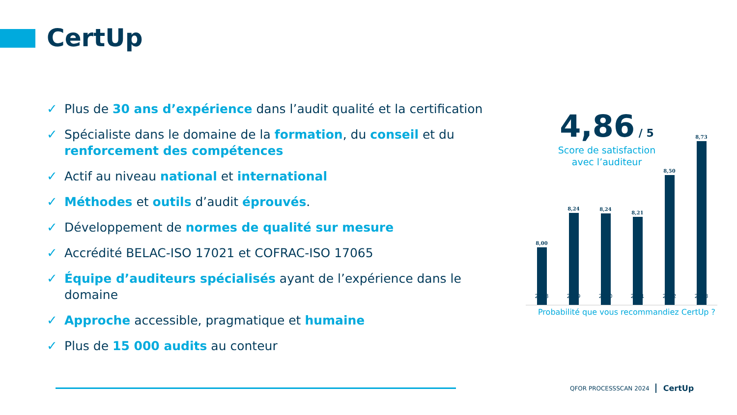CertUp
✓ Plus de 30 ans d’expérience dans l’audit qualité et la certification
✓ Spécialiste dans le domaine de la formation, du conseil et du renforcement des compétences
✓ Actif au niveau national et international
✓ Méthodes et outils d’audit éprouvés.
✓ Développement de normes de qualité sur mesure
✓ Accrédité BELAC-ISO 17021 et COFRAC-ISO 17065
✓ Équipe d’auditeurs spécialisés ayant de l’expérience dans le domaine
✓ Approche accessible, pragmatique et humaine
✓ Plus de 15 000 audits au conteur
8,00
8,24
8,24
8,21
8,50
8,73
4,86 / 5
Score de satisfaction
avec l’auditeur
2018 2019 2020 2021 2022 2023
Probabilité que vous recommandiez CertUp ?
QFOR PROCESSSCAN 2024 CertUp